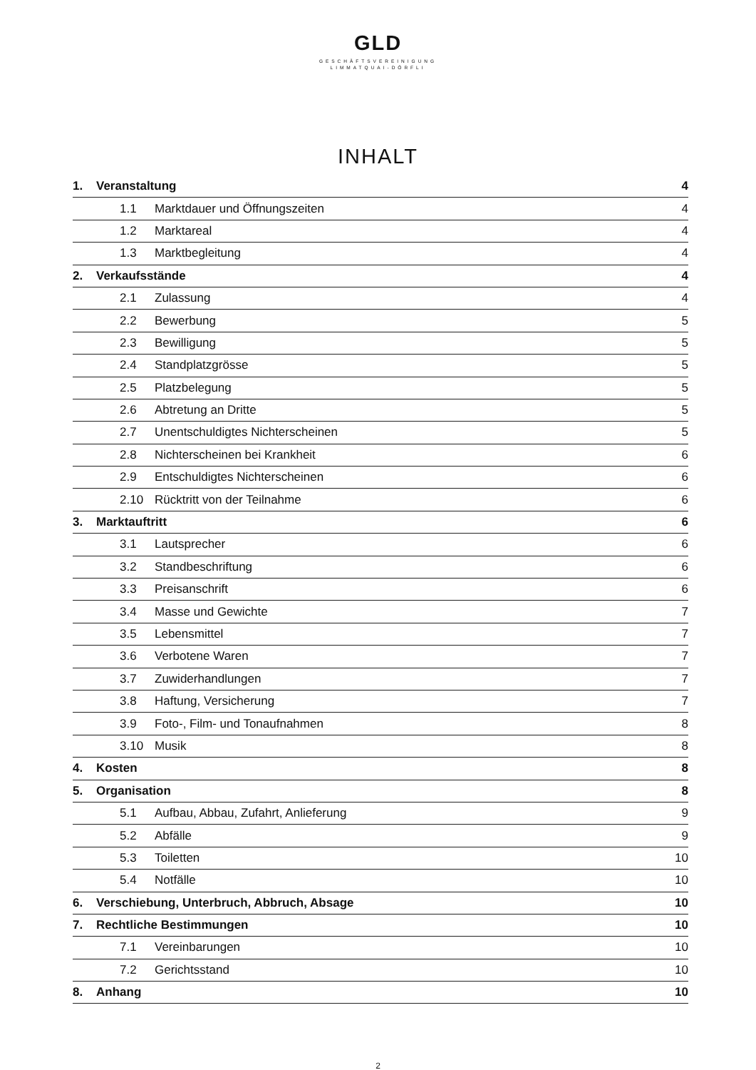GLD
GESCHÄFTSVEREINIGUNG
LIMMATQUAI-DÖRFLI
INHALT
| 1. | Veranstaltung | | 4 |
| | 1.1 | Marktdauer und Öffnungszeiten | 4 |
| | 1.2 | Marktareal | 4 |
| | 1.3 | Marktbegleitung | 4 |
| 2. | Verkaufsstände | | 4 |
| | 2.1 | Zulassung | 4 |
| | 2.2 | Bewerbung | 5 |
| | 2.3 | Bewilligung | 5 |
| | 2.4 | Standplatzgrösse | 5 |
| | 2.5 | Platzbelegung | 5 |
| | 2.6 | Abtretung an Dritte | 5 |
| | 2.7 | Unentschuldigtes Nichterscheinen | 5 |
| | 2.8 | Nichterscheinen bei Krankheit | 6 |
| | 2.9 | Entschuldigtes Nichterscheinen | 6 |
| | 2.10 | Rücktritt von der Teilnahme | 6 |
| 3. | Marktauftritt | | 6 |
| | 3.1 | Lautsprecher | 6 |
| | 3.2 | Standbeschriftung | 6 |
| | 3.3 | Preisanschrift | 6 |
| | 3.4 | Masse und Gewichte | 7 |
| | 3.5 | Lebensmittel | 7 |
| | 3.6 | Verbotene Waren | 7 |
| | 3.7 | Zuwiderhandlungen | 7 |
| | 3.8 | Haftung, Versicherung | 7 |
| | 3.9 | Foto-, Film- und Tonaufnahmen | 8 |
| | 3.10 | Musik | 8 |
| 4. | Kosten | | 8 |
| 5. | Organisation | | 8 |
| | 5.1 | Aufbau, Abbau, Zufahrt, Anlieferung | 9 |
| | 5.2 | Abfälle | 9 |
| | 5.3 | Toiletten | 10 |
| | 5.4 | Notfälle | 10 |
| 6. | Verschiebung, Unterbruch, Abbruch, Absage | | 10 |
| 7. | Rechtliche Bestimmungen | | 10 |
| | 7.1 | Vereinbarungen | 10 |
| | 7.2 | Gerichtsstand | 10 |
| 8. | Anhang | | 10 |
2